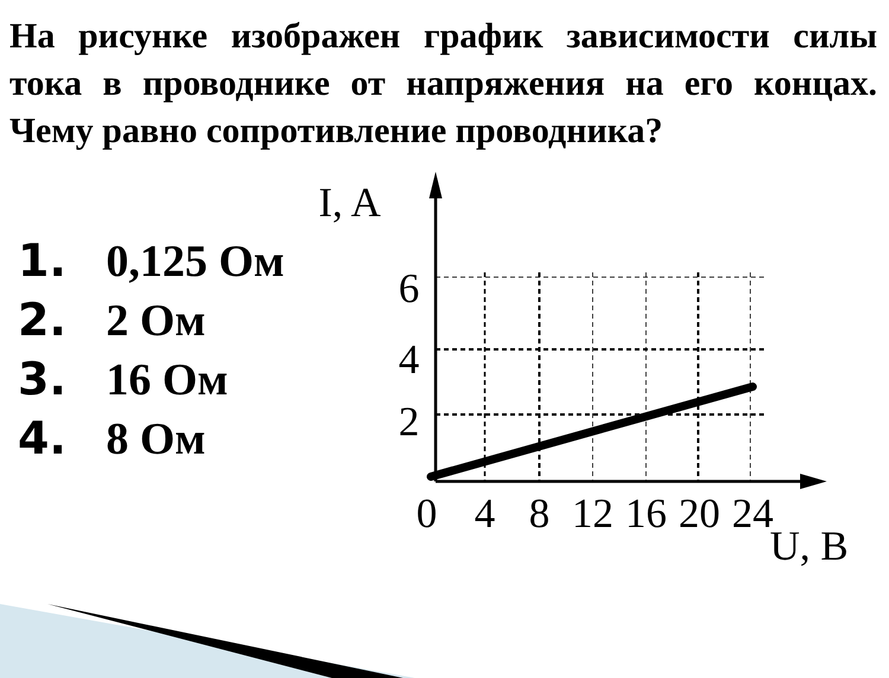На рисунке изображен график зависимости силы тока в проводнике от напряжения на его концах. Чему равно сопротивление проводника?
1. 0,125 Ом
2. 2 Ом
3. 16 Ом
4. 8 Ом
I, A
6
4
2
0
4
8
12
16
20
24
U, B